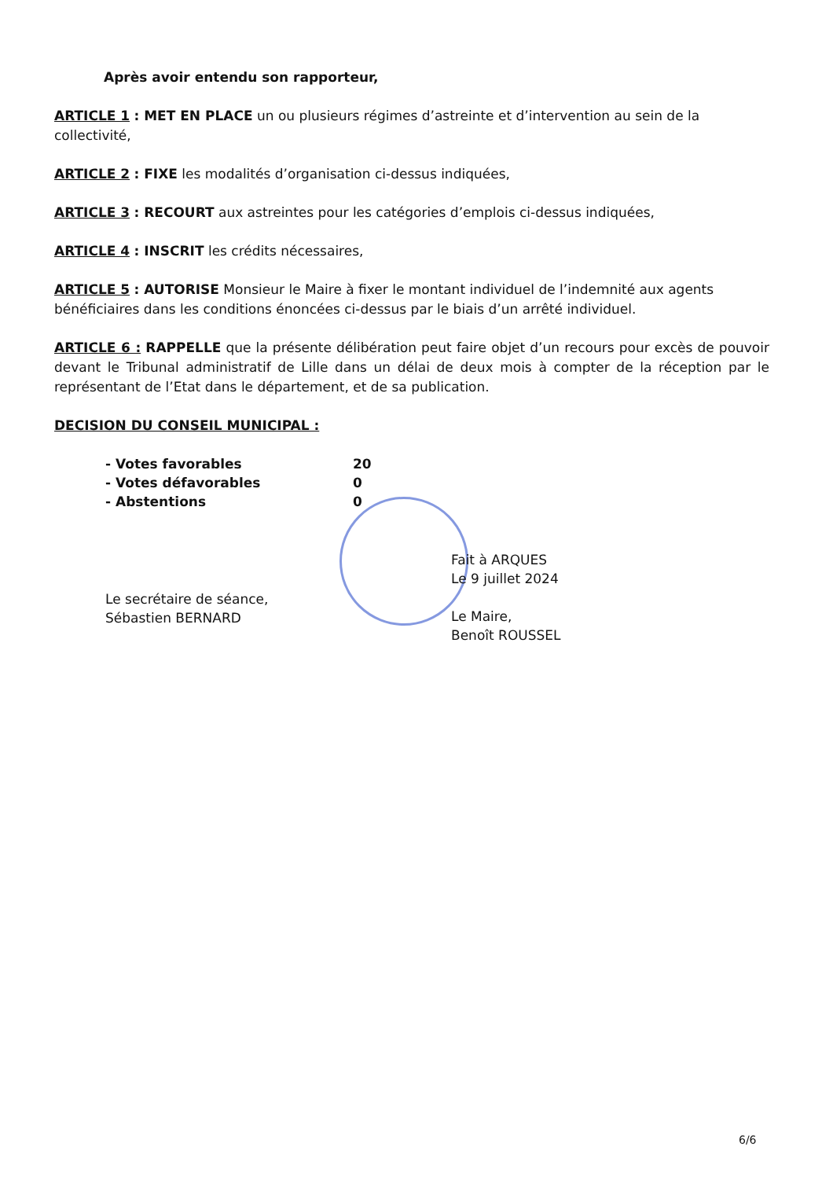Après avoir entendu son rapporteur,
ARTICLE 1 : MET EN PLACE un ou plusieurs régimes d’astreinte et d’intervention au sein de la collectivité,
ARTICLE 2 : FIXE les modalités d’organisation ci-dessus indiquées,
ARTICLE 3 : RECOURT aux astreintes pour les catégories d’emplois ci-dessus indiquées,
ARTICLE 4 : INSCRIT les crédits nécessaires,
ARTICLE 5 : AUTORISE Monsieur le Maire à fixer le montant individuel de l’indemnité aux agents bénéficiaires dans les conditions énoncées ci-dessus par le biais d’un arrêté individuel.
ARTICLE 6 : RAPPELLE que la présente délibération peut faire objet d’un recours pour excès de pouvoir devant le Tribunal administratif de Lille dans un délai de deux mois à compter de la réception par le représentant de l’Etat dans le département, et de sa publication.
DECISION DU CONSEIL MUNICIPAL :
- Votes favorables 20
- Votes défavorables 0
- Abstentions 0
Le secrétaire de séance,
Sébastien BERNARD
Fait à ARQUES
Le 9 juillet 2024
Le Maire,
Benoît ROUSSEL
6/6